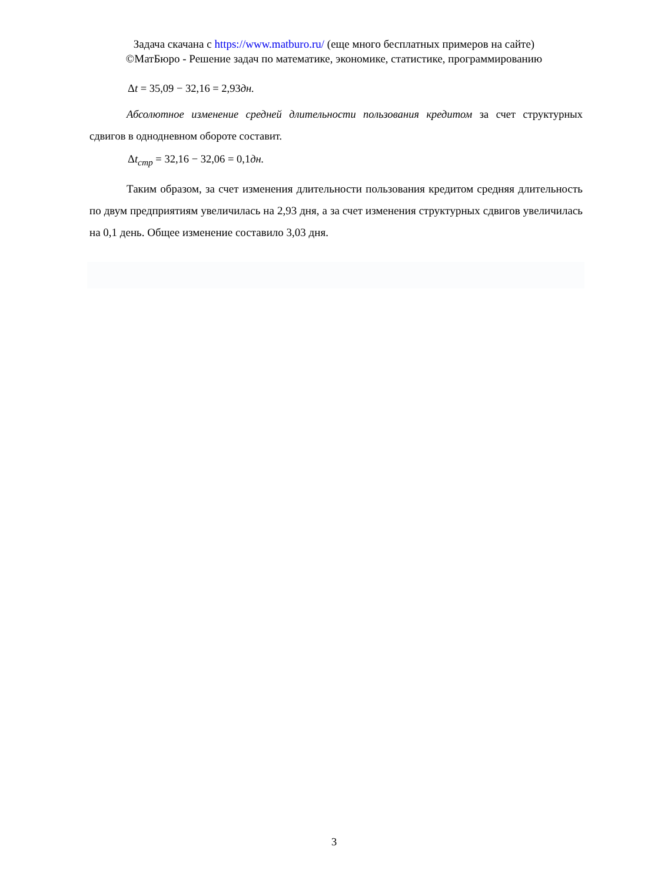Задача скачана с https://www.matburo.ru/ (еще много бесплатных примеров на сайте)
©МатБюро - Решение задач по математике, экономике, статистике, программированию
Δt = 35,09 − 32,16 = 2,93дн.
Абсолютное изменение средней длительности пользования кредитом за счет структурных сдвигов в однодневном обороте составит.
Δt<sub>стр</sub> = 32,16 − 32,06 = 0,1дн.
Таким образом, за счет изменения длительности пользования кредитом средняя длительность по двум предприятиям увеличилась на 2,93 дня, а за счет изменения структурных сдвигов увеличилась на 0,1 день. Общее изменение составило 3,03 дня.
3